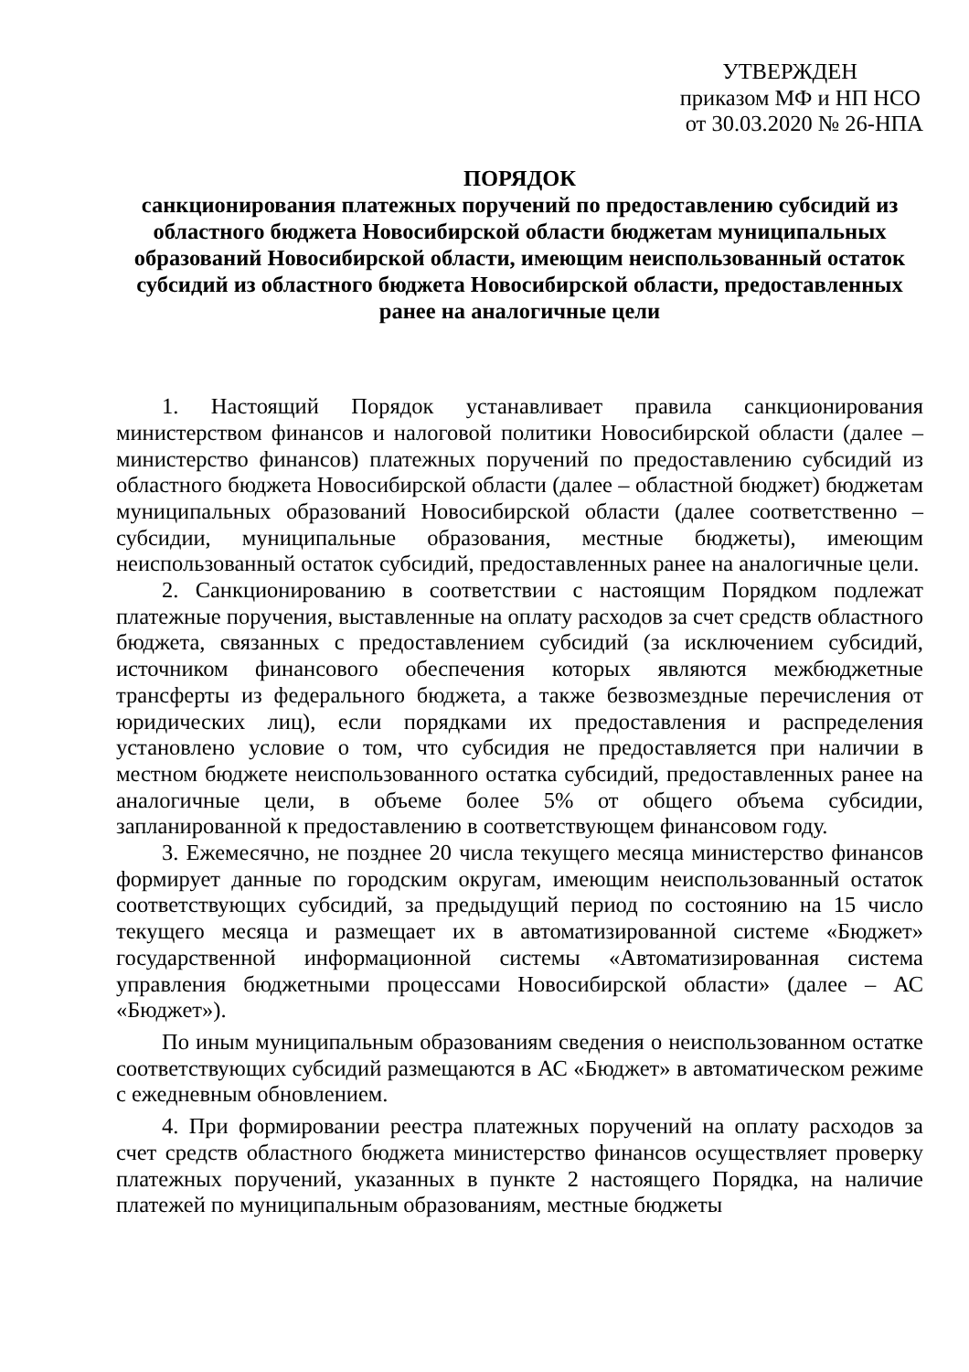УТВЕРЖДЕН
приказом МФ и НП НСО
от 30.03.2020 № 26-НПА
ПОРЯДОК
санкционирования платежных поручений по предоставлению субсидий из областного бюджета Новосибирской области бюджетам муниципальных образований Новосибирской области, имеющим неиспользованный остаток субсидий из областного бюджета Новосибирской области, предоставленных ранее на аналогичные цели
1. Настоящий Порядок устанавливает правила санкционирования министерством финансов и налоговой политики Новосибирской области (далее – министерство финансов) платежных поручений по предоставлению субсидий из областного бюджета Новосибирской области (далее – областной бюджет) бюджетам муниципальных образований Новосибирской области (далее соответственно – субсидии, муниципальные образования, местные бюджеты), имеющим неиспользованный остаток субсидий, предоставленных ранее на аналогичные цели.
2. Санкционированию в соответствии с настоящим Порядком подлежат платежные поручения, выставленные на оплату расходов за счет средств областного бюджета, связанных с предоставлением субсидий (за исключением субсидий, источником финансового обеспечения которых являются межбюджетные трансферты из федерального бюджета, а также безвозмездные перечисления от юридических лиц), если порядками их предоставления и распределения установлено условие о том, что субсидия не предоставляется при наличии в местном бюджете неиспользованного остатка субсидий, предоставленных ранее на аналогичные цели, в объеме более 5% от общего объема субсидии, запланированной к предоставлению в соответствующем финансовом году.
3. Ежемесячно, не позднее 20 числа текущего месяца министерство финансов формирует данные по городским округам, имеющим неиспользованный остаток соответствующих субсидий, за предыдущий период по состоянию на 15 число текущего месяца и размещает их в автоматизированной системе «Бюджет» государственной информационной системы «Автоматизированная система управления бюджетными процессами Новосибирской области» (далее – АС «Бюджет»).
По иным муниципальным образованиям сведения о неиспользованном остатке соответствующих субсидий размещаются в АС «Бюджет» в автоматическом режиме с ежедневным обновлением.
4. При формировании реестра платежных поручений на оплату расходов за счет средств областного бюджета министерство финансов осуществляет проверку платежных поручений, указанных в пункте 2 настоящего Порядка, на наличие платежей по муниципальным образованиям, местные бюджеты